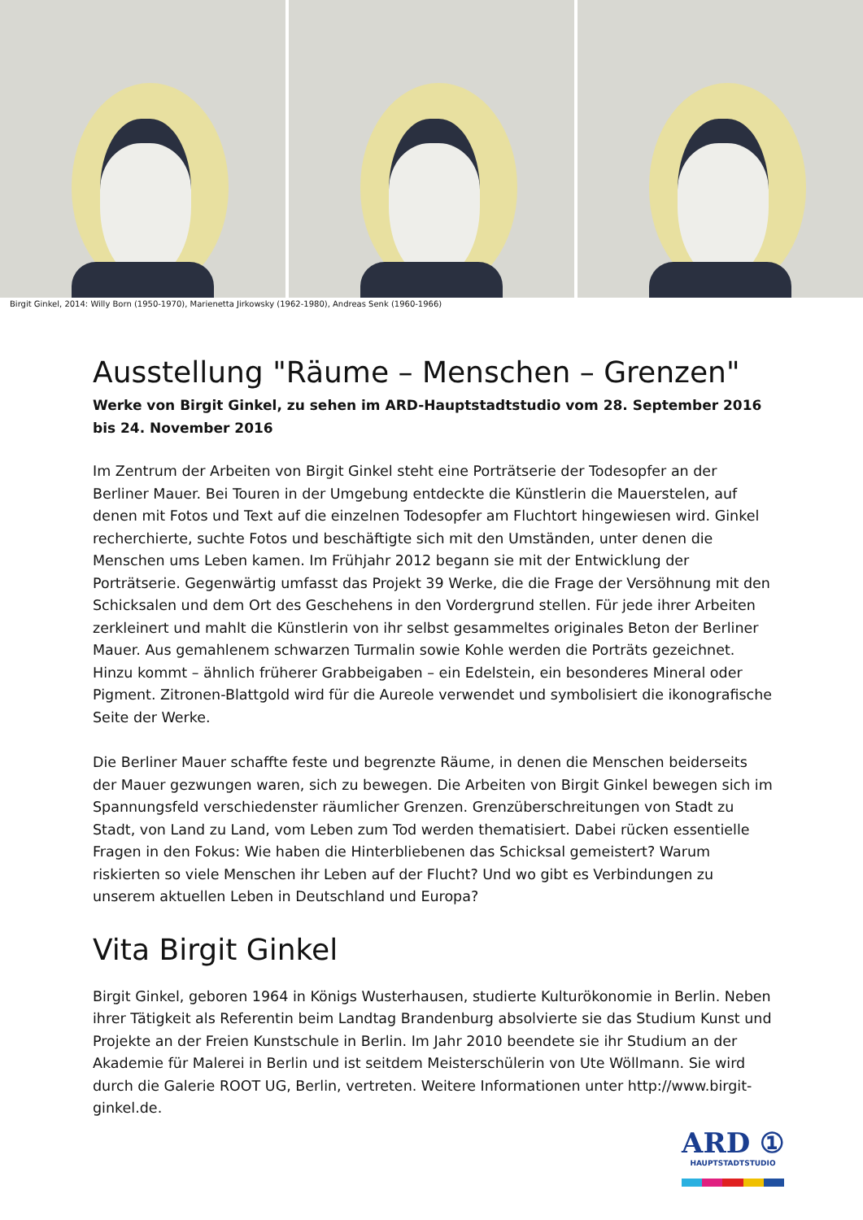Birgit Ginkel, 2014: Willy Born (1950-1970), Marienetta Jirkowsky (1962-1980), Andreas Senk (1960-1966)
Ausstellung "Räume – Menschen – Grenzen"
Werke von Birgit Ginkel, zu sehen im ARD-Hauptstadtstudio vom 28. September 2016 bis 24. November 2016
Im Zentrum der Arbeiten von Birgit Ginkel steht eine Porträtserie der Todesopfer an der Berliner Mauer. Bei Touren in der Umgebung entdeckte die Künstlerin die Mauerstelen, auf denen mit Fotos und Text auf die einzelnen Todesopfer am Fluchtort hingewiesen wird. Ginkel recherchierte, suchte Fotos und beschäftigte sich mit den Umständen, unter denen die Menschen ums Leben kamen. Im Frühjahr 2012 begann sie mit der Entwicklung der Porträtserie. Gegenwärtig umfasst das Projekt 39 Werke, die die Frage der Versöhnung mit den Schicksalen und dem Ort des Geschehens in den Vordergrund stellen. Für jede ihrer Arbeiten zerkleinert und mahlt die Künstlerin von ihr selbst gesammeltes originales Beton der Berliner Mauer. Aus gemahlenem schwarzen Turmalin sowie Kohle werden die Porträts gezeichnet. Hinzu kommt – ähnlich früherer Grabbeigaben – ein Edelstein, ein besonderes Mineral oder Pigment. Zitronen-Blattgold wird für die Aureole verwendet und symbolisiert die ikonografische Seite der Werke.
Die Berliner Mauer schaffte feste und begrenzte Räume, in denen die Menschen beiderseits der Mauer gezwungen waren, sich zu bewegen. Die Arbeiten von Birgit Ginkel bewegen sich im Spannungsfeld verschiedenster räumlicher Grenzen. Grenzüberschreitungen von Stadt zu Stadt, von Land zu Land, vom Leben zum Tod werden thematisiert. Dabei rücken essentielle Fragen in den Fokus: Wie haben die Hinterbliebenen das Schicksal gemeistert? Warum riskierten so viele Menschen ihr Leben auf der Flucht? Und wo gibt es Verbindungen zu unserem aktuellen Leben in Deutschland und Europa?
Vita Birgit Ginkel
Birgit Ginkel, geboren 1964 in Königs Wusterhausen, studierte Kulturökonomie in Berlin. Neben ihrer Tätigkeit als Referentin beim Landtag Brandenburg absolvierte sie das Studium Kunst und Projekte an der Freien Kunstschule in Berlin. Im Jahr 2010 beendete sie ihr Studium an der Akademie für Malerei in Berlin und ist seitdem Meisterschülerin von Ute Wöllmann. Sie wird durch die Galerie ROOT UG, Berlin, vertreten. Weitere Informationen unter http://www.birgit-ginkel.de.
ARD ①
HAUPTSTADTSTUDIO